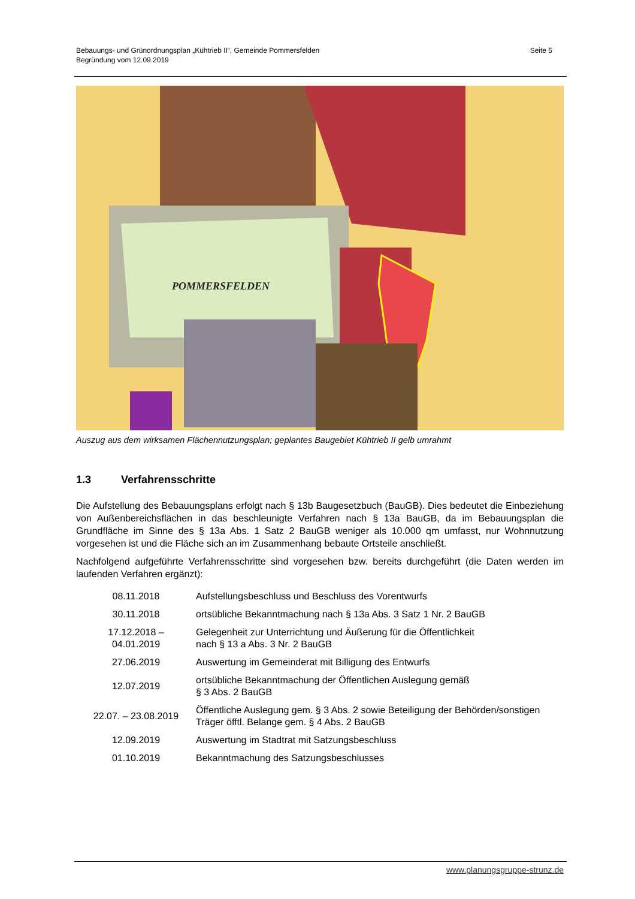Bebauungs- und Grünordnungsplan „Kühtrieb II“, Gemeinde Pommersfelden
Begründung vom 12.09.2019
Seite 5
POMMERSFELDEN
Auszug aus dem wirksamen Flächennutzungsplan; geplantes Baugebiet Kühtrieb II gelb umrahmt
1.3 Verfahrensschritte
Die Aufstellung des Bebauungsplans erfolgt nach § 13b Baugesetzbuch (BauGB). Dies bedeutet die Einbeziehung von Außenbereichsflächen in das beschleunigte Verfahren nach § 13a BauGB, da im Bebauungsplan die Grundfläche im Sinne des § 13a Abs. 1 Satz 2 BauGB weniger als 10.000 qm umfasst, nur Wohnnutzung vorgesehen ist und die Fläche sich an im Zusammenhang bebaute Ortsteile anschließt.
Nachfolgend aufgeführte Verfahrensschritte sind vorgesehen bzw. bereits durchgeführt (die Daten werden im laufenden Verfahren ergänzt):
| 08.11.2018 | Aufstellungsbeschluss und Beschluss des Vorentwurfs |
| 30.11.2018 | ortsübliche Bekanntmachung nach § 13a Abs. 3 Satz 1 Nr. 2 BauGB |
| 17.12.2018 – 04.01.2019 | Gelegenheit zur Unterrichtung und Äußerung für die Öffentlichkeit nach § 13 a Abs. 3 Nr. 2 BauGB |
| 27.06.2019 | Auswertung im Gemeinderat mit Billigung des Entwurfs |
| 12.07.2019 | ortsübliche Bekanntmachung der Öffentlichen Auslegung gemäß § 3 Abs. 2 BauGB |
| 22.07. – 23.08.2019 | Öffentliche Auslegung gem. § 3 Abs. 2 sowie Beteiligung der Behörden/sonstigen Träger öfftl. Belange gem. § 4 Abs. 2 BauGB |
| 12.09.2019 | Auswertung im Stadtrat mit Satzungsbeschluss |
| 01.10.2019 | Bekanntmachung des Satzungsbeschlusses |
www.planungsgruppe-strunz.de